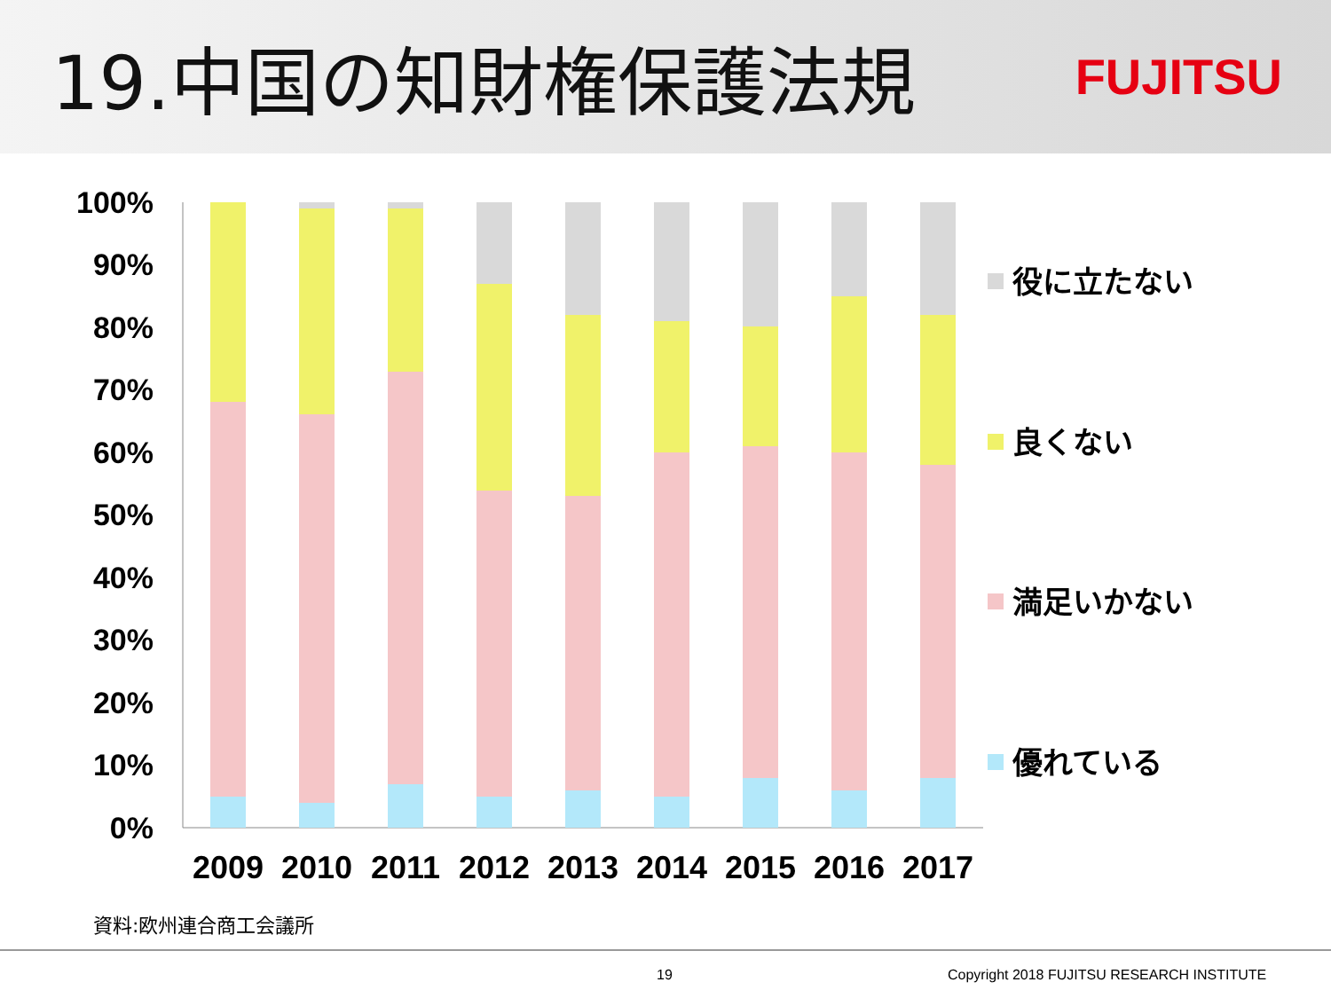19.中国の知財権保護法規
FUJITSU
100%
90%
80%
70%
60%
50%
40%
30%
20%
10%
0%
2009
2010
2011
2012
2013
2014
2015
2016
2017
役に立たない
良くない
満足いかない
優れている
資料:欧州連合商工会議所
19 Copyright 2018 FUJITSU RESEARCH INSTITUTE